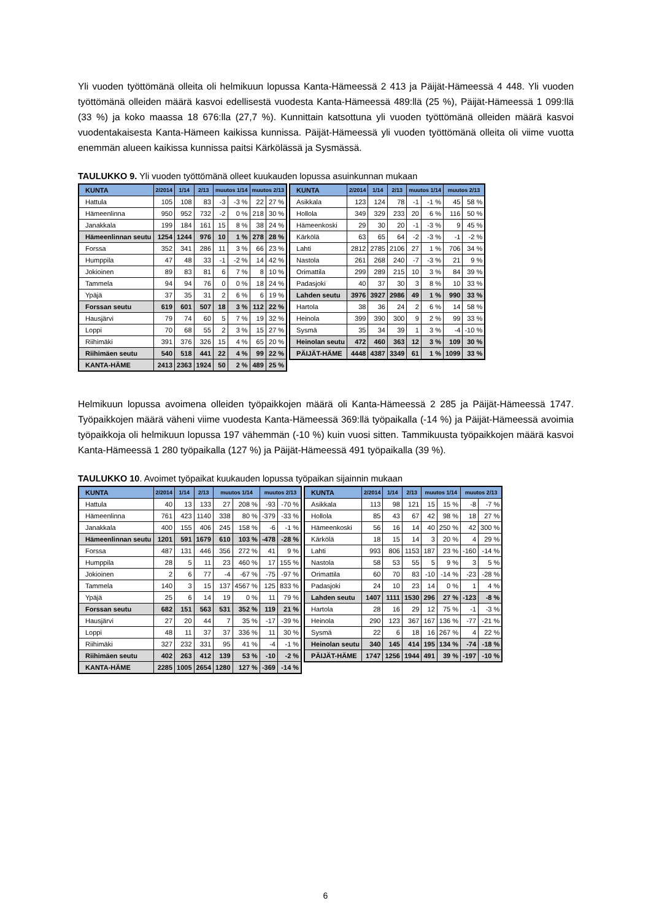Yli vuoden työttömänä olleita oli helmikuun lopussa Kanta-Hämeessä 2 413 ja Päijät-Hämeessä 4 448. Yli vuoden työttömänä olleiden määrä kasvoi edellisestä vuodesta Kanta-Hämeessä 489:llä (25 %), Päijät-Hämeessä 1 099:llä (33 %) ja koko maassa 18 676:lla (27,7 %). Kunnittain katsottuna yli vuoden työttömänä olleiden määrä kasvoi vuodentakaisesta Kanta-Hämeen kaikissa kunnissa. Päijät-Hämeessä yli vuoden työttömänä olleita oli viime vuotta enemmän alueen kaikissa kunnissa paitsi Kärkölässä ja Sysmässä.
TAULUKKO 9. Yli vuoden työttömänä olleet kuukauden lopussa asuinkunnan mukaan
| KUNTA | 2/2014 | 1/14 | 2/13 | muutos 1/14 | | muutos 2/13 | |
| --- | --- | --- | --- | --- | --- | --- | --- |
| Hattula | 105 | 108 | 83 | -3 | -3 % | 22 | 27 % |
| Hämeenlinna | 950 | 952 | 732 | -2 | 0 % | 218 | 30 % |
| Janakkala | 199 | 184 | 161 | 15 | 8 % | 38 | 24 % |
| Hämeenlinnan seutu | 1254 | 1244 | 976 | 10 | 1 % | 278 | 28 % |
| Forssa | 352 | 341 | 286 | 11 | 3 % | 66 | 23 % |
| Humppila | 47 | 48 | 33 | -1 | -2 % | 14 | 42 % |
| Jokioinen | 89 | 83 | 81 | 6 | 7 % | 8 | 10 % |
| Tammela | 94 | 94 | 76 | 0 | 0 % | 18 | 24 % |
| Ypäjä | 37 | 35 | 31 | 2 | 6 % | 6 | 19 % |
| Forssan seutu | 619 | 601 | 507 | 18 | 3 % | 112 | 22 % |
| Hausjärvi | 79 | 74 | 60 | 5 | 7 % | 19 | 32 % |
| Loppi | 70 | 68 | 55 | 2 | 3 % | 15 | 27 % |
| Riihimäki | 391 | 376 | 326 | 15 | 4 % | 65 | 20 % |
| Riihimäen seutu | 540 | 518 | 441 | 22 | 4 % | 99 | 22 % |
| KANTA-HÄME | 2413 | 2363 | 1924 | 50 | 2 % | 489 | 25 % |
| KUNTA | 2/2014 | 1/14 | 2/13 | muutos 1/14 | | muutos 2/13 | |
| --- | --- | --- | --- | --- | --- | --- | --- |
| Asikkala | 123 | 124 | 78 | -1 | -1 % | 45 | 58 % |
| Hollola | 349 | 329 | 233 | 20 | 6 % | 116 | 50 % |
| Hämeenkoski | 29 | 30 | 20 | -1 | -3 % | 9 | 45 % |
| Kärkölä | 63 | 65 | 64 | -2 | -3 % | -1 | -2 % |
| Lahti | 2812 | 2785 | 2106 | 27 | 1 % | 706 | 34 % |
| Nastola | 261 | 268 | 240 | -7 | -3 % | 21 | 9 % |
| Orimattila | 299 | 289 | 215 | 10 | 3 % | 84 | 39 % |
| Padasjoki | 40 | 37 | 30 | 3 | 8 % | 10 | 33 % |
| Lahden seutu | 3976 | 3927 | 2986 | 49 | 1 % | 990 | 33 % |
| Hartola | 38 | 36 | 24 | 2 | 6 % | 14 | 58 % |
| Heinola | 399 | 390 | 300 | 9 | 2 % | 99 | 33 % |
| Sysmä | 35 | 34 | 39 | 1 | 3 % | -4 | -10 % |
| Heinolan seutu | 472 | 460 | 363 | 12 | 3 % | 109 | 30 % |
| PÄIJÄT-HÄME | 4448 | 4387 | 3349 | 61 | 1 % | 1099 | 33 % |
Helmikuun lopussa avoimena olleiden työpaikkojen määrä oli Kanta-Hämeessä 2 285 ja Päijät-Hämeessä 1747. Työpaikkojen määrä väheni viime vuodesta Kanta-Hämeessä 369:llä työpaikalla (-14 %) ja Päijät-Hämeessä avoimia työpaikkoja oli helmikuun lopussa 197 vähemmän (-10 %) kuin vuosi sitten. Tammikuusta työpaikkojen määrä kasvoi Kanta-Hämeessä 1 280 työpaikalla (127 %) ja Päijät-Hämeessä 491 työpaikalla (39 %).
TAULUKKO 10. Avoimet työpaikat kuukauden lopussa työpaikan sijainnin mukaan
| KUNTA | 2/2014 | 1/14 | 2/13 | muutos 1/14 | | muutos 2/13 | |
| --- | --- | --- | --- | --- | --- | --- | --- |
| Hattula | 40 | 13 | 133 | 27 | 208 % | -93 | -70 % |
| Hämeenlinna | 761 | 423 | 1140 | 338 | 80 % | -379 | -33 % |
| Janakkala | 400 | 155 | 406 | 245 | 158 % | -6 | -1 % |
| Hämeenlinnan seutu | 1201 | 591 | 1679 | 610 | 103 % | -478 | -28 % |
| Forssa | 487 | 131 | 446 | 356 | 272 % | 41 | 9 % |
| Humppila | 28 | 5 | 11 | 23 | 460 % | 17 | 155 % |
| Jokioinen | 2 | 6 | 77 | -4 | -67 % | -75 | -97 % |
| Tammela | 140 | 3 | 15 | 137 | 4567 % | 125 | 833 % |
| Ypäjä | 25 | 6 | 14 | 19 | 0 % | 11 | 79 % |
| Forssan seutu | 682 | 151 | 563 | 531 | 352 % | 119 | 21 % |
| Hausjärvi | 27 | 20 | 44 | 7 | 35 % | -17 | -39 % |
| Loppi | 48 | 11 | 37 | 37 | 336 % | 11 | 30 % |
| Riihimäki | 327 | 232 | 331 | 95 | 41 % | -4 | -1 % |
| Riihimäen seutu | 402 | 263 | 412 | 139 | 53 % | -10 | -2 % |
| KANTA-HÄME | 2285 | 1005 | 2654 | 1280 | 127 % | -369 | -14 % |
| KUNTA | 2/2014 | 1/14 | 2/13 | muutos 1/14 | | muutos 2/13 | |
| --- | --- | --- | --- | --- | --- | --- | --- |
| Asikkala | 113 | 98 | 121 | 15 | 15 % | -8 | -7 % |
| Hollola | 85 | 43 | 67 | 42 | 98 % | 18 | 27 % |
| Hämeenkoski | 56 | 16 | 14 | 40 | 250 % | 42 | 300 % |
| Kärkölä | 18 | 15 | 14 | 3 | 20 % | 4 | 29 % |
| Lahti | 993 | 806 | 1153 | 187 | 23 % | -160 | -14 % |
| Nastola | 58 | 53 | 55 | 5 | 9 % | 3 | 5 % |
| Orimattila | 60 | 70 | 83 | -10 | -14 % | -23 | -28 % |
| Padasjoki | 24 | 10 | 23 | 14 | 0 % | 1 | 4 % |
| Lahden seutu | 1407 | 1111 | 1530 | 296 | 27 % | -123 | -8 % |
| Hartola | 28 | 16 | 29 | 12 | 75 % | -1 | -3 % |
| Heinola | 290 | 123 | 367 | 167 | 136 % | -77 | -21 % |
| Sysmä | 22 | 6 | 18 | 16 | 267 % | 4 | 22 % |
| Heinolan seutu | 340 | 145 | 414 | 195 | 134 % | -74 | -18 % |
| PÄIJÄT-HÄME | 1747 | 1256 | 1944 | 491 | 39 % | -197 | -10 % |
6